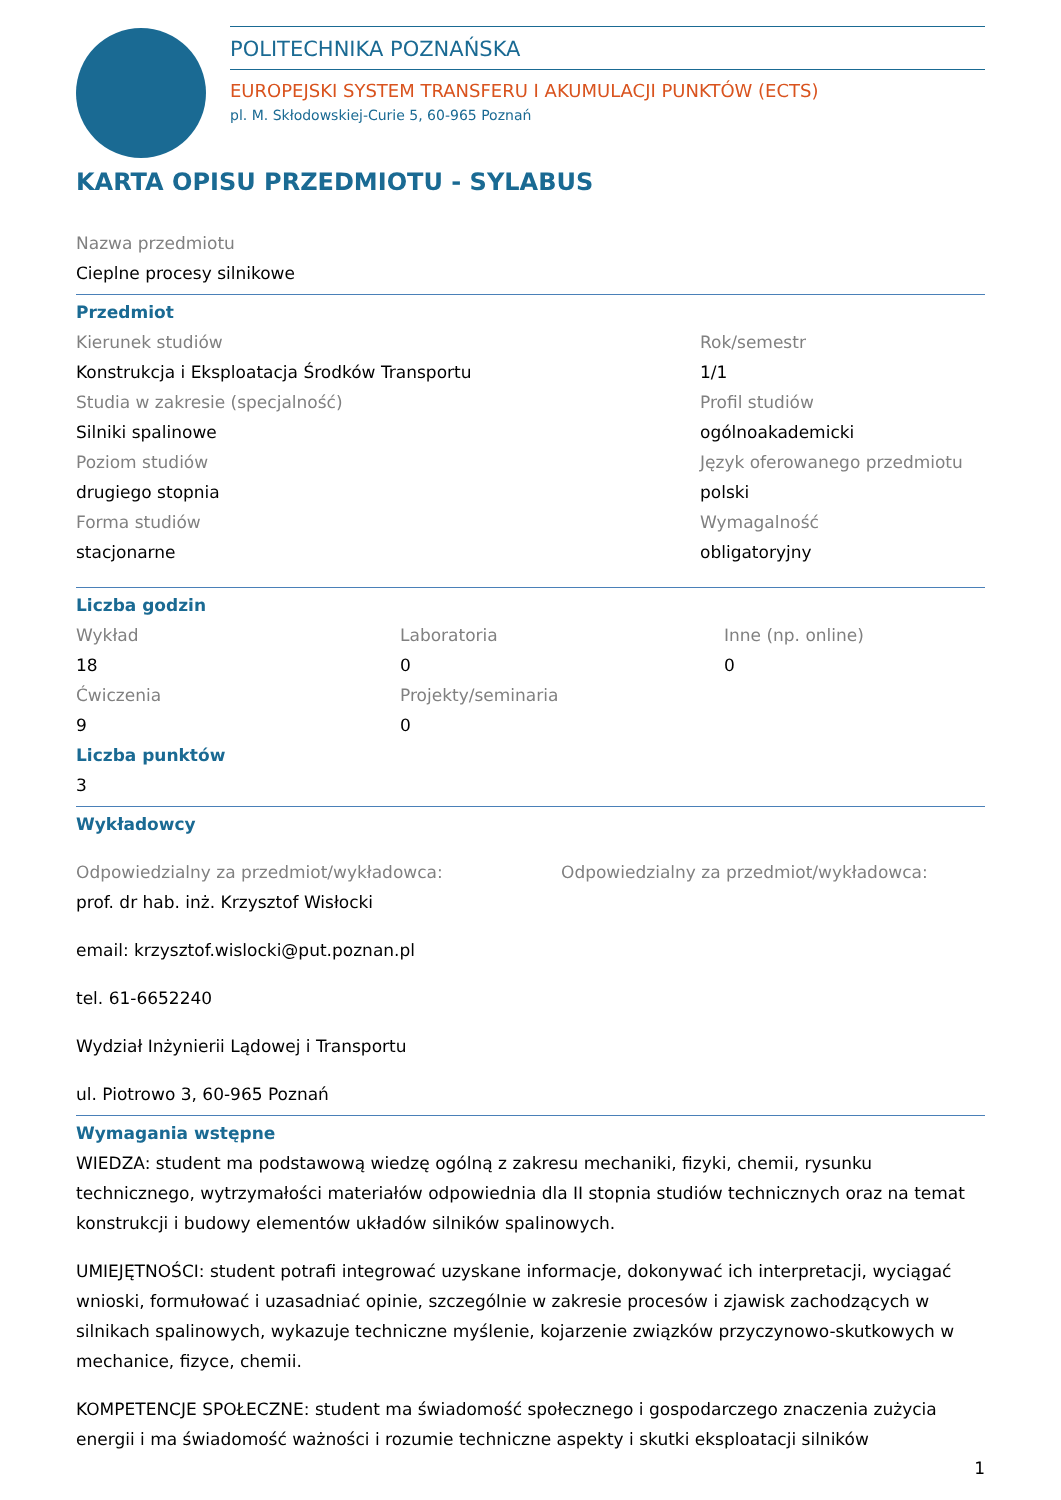POLITECHNIKA POZNAŃSKA
EUROPEJSKI SYSTEM TRANSFERU I AKUMULACJI PUNKTÓW (ECTS)
pl. M. Skłodowskiej-Curie 5, 60-965 Poznań
KARTA OPISU PRZEDMIOTU - SYLABUS
Nazwa przedmiotu
Cieplne procesy silnikowe
Przedmiot
Kierunek studiów
Konstrukcja i Eksploatacja Środków Transportu
Studia w zakresie (specjalność)
Silniki spalinowe
Poziom studiów
drugiego stopnia
Forma studiów
stacjonarne
Rok/semestr
1/1
Profil studiów
ogólnoakademicki
Język oferowanego przedmiotu
polski
Wymagalność
obligatoryjny
Liczba godzin
Wykład
18
Ćwiczenia
9
Laboratoria
0
Projekty/seminaria
0
Inne (np. online)
0
Liczba punktów
3
Wykładowcy
Odpowiedzialny za przedmiot/wykładowca:
prof. dr hab. inż. Krzysztof Wisłocki
email: krzysztof.wislocki@put.poznan.pl
tel. 61-6652240
Wydział Inżynierii Lądowej i Transportu
ul. Piotrowo 3, 60-965 Poznań
Odpowiedzialny za przedmiot/wykładowca:
Wymagania wstępne
WIEDZA: student ma podstawową wiedzę ogólną z zakresu mechaniki, fizyki, chemii, rysunku technicznego, wytrzymałości materiałów odpowiednia dla II stopnia studiów technicznych oraz na temat konstrukcji i budowy elementów układów silników spalinowych.
UMIEJĘTNOŚCI: student potrafi integrować uzyskane informacje, dokonywać ich interpretacji, wyciągać wnioski, formułować i uzasadniać opinie, szczególnie w zakresie procesów i zjawisk zachodzących w silnikach spalinowych, wykazuje techniczne myślenie, kojarzenie związków przyczynowo-skutkowych w mechanice, fizyce, chemii.
KOMPETENCJE SPOŁECZNE: student ma świadomość społecznego i gospodarczego znaczenia zużycia energii i ma świadomość ważności i rozumie techniczne aspekty i skutki eksploatacji silników
1